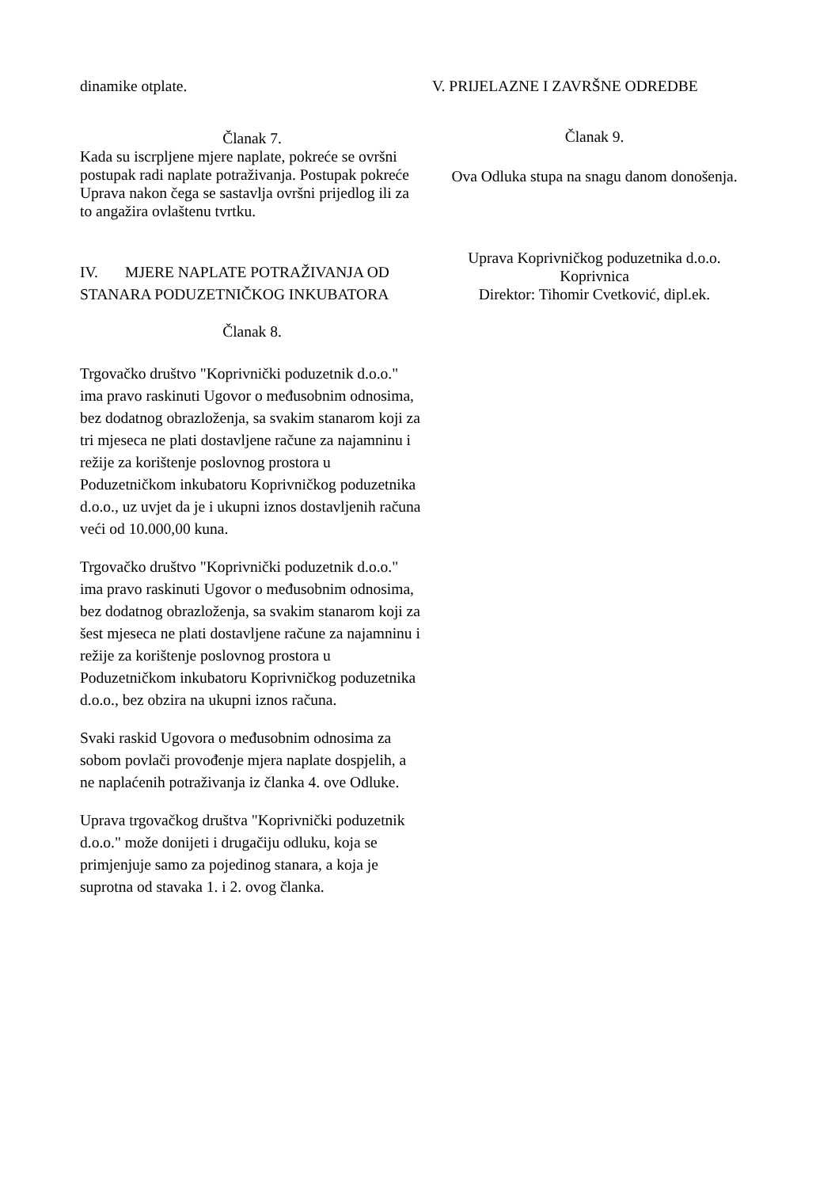dinamike otplate.
Članak 7.
Kada su iscrpljene mjere naplate, pokreće se ovršni postupak radi naplate potraživanja. Postupak pokreće Uprava nakon čega se sastavlja ovršni prijedlog ili za to angažira ovlaštenu tvrtku.
IV. MJERE NAPLATE POTRAŽIVANJA OD STANARA PODUZETNIČKOG INKUBATORA
Članak 8.
Trgovačko društvo "Koprivnički poduzetnik d.o.o." ima pravo raskinuti Ugovor o međusobnim odnosima, bez dodatnog obrazloženja, sa svakim stanarom koji za tri mjeseca ne plati dostavljene račune za najamninu i režije za korištenje poslovnog prostora u Poduzetničkom inkubatoru Koprivničkog poduzetnika d.o.o., uz uvjet da je i ukupni iznos dostavljenih računa veći od 10.000,00 kuna.
Trgovačko društvo "Koprivnički poduzetnik d.o.o." ima pravo raskinuti Ugovor o međusobnim odnosima, bez dodatnog obrazloženja, sa svakim stanarom koji za šest mjeseca ne plati dostavljene račune za najamninu i režije za korištenje poslovnog prostora u Poduzetničkom inkubatoru Koprivničkog poduzetnika d.o.o., bez obzira na ukupni iznos računa.
Svaki raskid Ugovora o međusobnim odnosima za sobom povlači provođenje mjera naplate dospjelih, a ne naplaćenih potraživanja iz članka 4. ove Odluke.
Uprava trgovačkog društva "Koprivnički poduzetnik d.o.o." može donijeti i drugačiju odluku, koja se primjenjuje samo za pojedinog stanara, a koja je suprotna od stavaka 1. i 2. ovog članka.
V. PRIJELAZNE I ZAVRŠNE ODREDBE
Članak 9.
Ova Odluka stupa na snagu danom donošenja.
Uprava Koprivničkog poduzetnika d.o.o.
Koprivnica
Direktor: Tihomir Cvetković, dipl.ek.